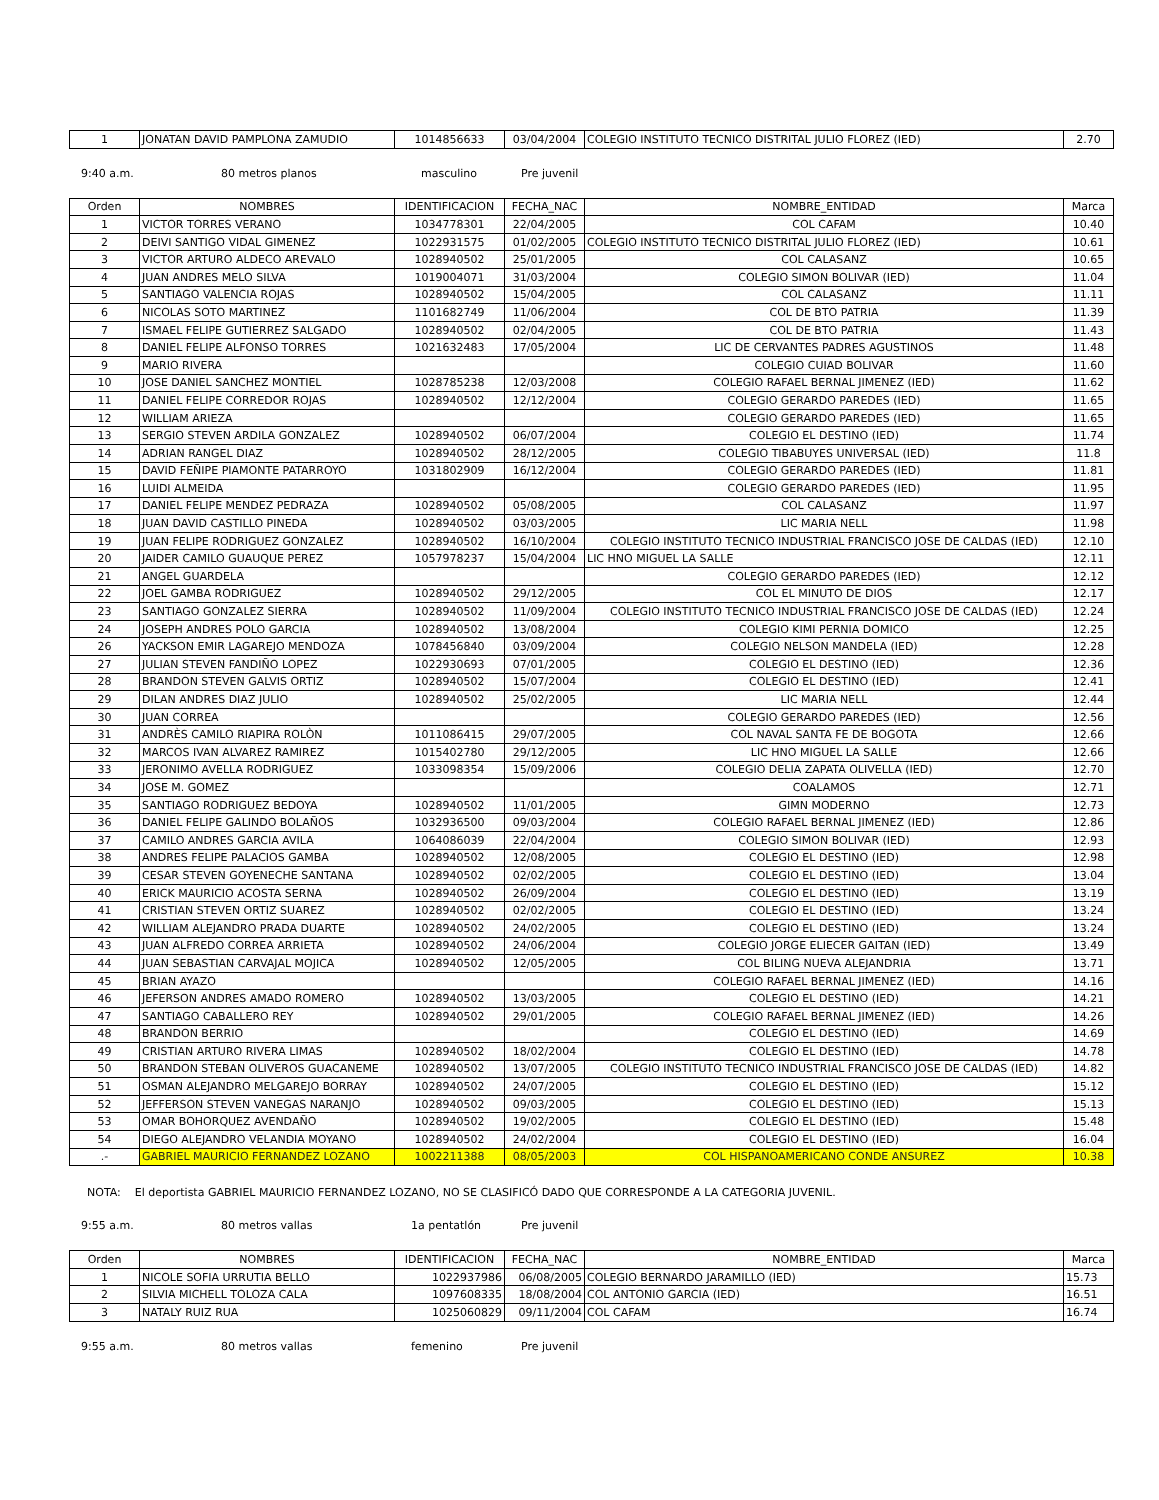| 1 | JONATAN DAVID PAMPLONA ZAMUDIO | 1014856633 | 03/04/2004 | COLEGIO INSTITUTO TECNICO DISTRITAL JULIO FLOREZ (IED) | 2.70 |
9:40 a.m. 80 metros planos masculino Pre juvenil
| Orden | NOMBRES | IDENTIFICACION | FECHA_NAC | NOMBRE_ENTIDAD | Marca |
| --- | --- | --- | --- | --- | --- |
| 1 | VICTOR TORRES VERANO | 1034778301 | 22/04/2005 | COL CAFAM | 10.40 |
| 2 | DEIVI SANTIGO VIDAL GIMENEZ | 1022931575 | 01/02/2005 | COLEGIO INSTITUTO TECNICO DISTRITAL JULIO FLOREZ (IED) | 10.61 |
| 3 | VICTOR ARTURO ALDECO AREVALO | 1028940502 | 25/01/2005 | COL CALASANZ | 10.65 |
| 4 | JUAN ANDRES MELO SILVA | 1019004071 | 31/03/2004 | COLEGIO SIMON BOLIVAR (IED) | 11.04 |
| 5 | SANTIAGO VALENCIA ROJAS | 1028940502 | 15/04/2005 | COL CALASANZ | 11.11 |
| 6 | NICOLAS SOTO MARTINEZ | 1101682749 | 11/06/2004 | COL DE BTO PATRIA | 11.39 |
| 7 | ISMAEL FELIPE GUTIERREZ SALGADO | 1028940502 | 02/04/2005 | COL DE BTO PATRIA | 11.43 |
| 8 | DANIEL FELIPE ALFONSO TORRES | 1021632483 | 17/05/2004 | LIC DE CERVANTES PADRES AGUSTINOS | 11.48 |
| 9 | MARIO RIVERA | | | COLEGIO CUIAD BOLIVAR | 11.60 |
| 10 | JOSE DANIEL SANCHEZ MONTIEL | 1028785238 | 12/03/2008 | COLEGIO RAFAEL BERNAL JIMENEZ (IED) | 11.62 |
| 11 | DANIEL FELIPE CORREDOR ROJAS | 1028940502 | 12/12/2004 | COLEGIO GERARDO PAREDES (IED) | 11.65 |
| 12 | WILLIAM ARIEZA | | | COLEGIO GERARDO PAREDES (IED) | 11.65 |
| 13 | SERGIO STEVEN ARDILA GONZALEZ | 1028940502 | 06/07/2004 | COLEGIO EL DESTINO (IED) | 11.74 |
| 14 | ADRIAN RANGEL DIAZ | 1028940502 | 28/12/2005 | COLEGIO TIBABUYES UNIVERSAL (IED) | 11.8 |
| 15 | DAVID FEÑIPE PIAMONTE PATARROYO | 1031802909 | 16/12/2004 | COLEGIO GERARDO PAREDES (IED) | 11.81 |
| 16 | LUIDI ALMEIDA | | | COLEGIO GERARDO PAREDES (IED) | 11.95 |
| 17 | DANIEL FELIPE MENDEZ PEDRAZA | 1028940502 | 05/08/2005 | COL CALASANZ | 11.97 |
| 18 | JUAN DAVID CASTILLO PINEDA | 1028940502 | 03/03/2005 | LIC MARIA NELL | 11.98 |
| 19 | JUAN FELIPE RODRIGUEZ GONZALEZ | 1028940502 | 16/10/2004 | COLEGIO INSTITUTO TECNICO INDUSTRIAL FRANCISCO JOSE DE CALDAS (IED) | 12.10 |
| 20 | JAIDER CAMILO GUAUQUE PEREZ | 1057978237 | 15/04/2004 | LIC HNO MIGUEL LA SALLE | 12.11 |
| 21 | ANGEL GUARDELA | | | COLEGIO GERARDO PAREDES (IED) | 12.12 |
| 22 | JOEL GAMBA RODRIGUEZ | 1028940502 | 29/12/2005 | COL EL MINUTO DE DIOS | 12.17 |
| 23 | SANTIAGO GONZALEZ SIERRA | 1028940502 | 11/09/2004 | COLEGIO INSTITUTO TECNICO INDUSTRIAL FRANCISCO JOSE DE CALDAS (IED) | 12.24 |
| 24 | JOSEPH ANDRES POLO GARCIA | 1028940502 | 13/08/2004 | COLEGIO KIMI PERNIA DOMICO | 12.25 |
| 26 | YACKSON EMIR LAGAREJO MENDOZA | 1078456840 | 03/09/2004 | COLEGIO NELSON MANDELA (IED) | 12.28 |
| 27 | JULIAN STEVEN FANDIÑO LOPEZ | 1022930693 | 07/01/2005 | COLEGIO EL DESTINO (IED) | 12.36 |
| 28 | BRANDON STEVEN GALVIS ORTIZ | 1028940502 | 15/07/2004 | COLEGIO EL DESTINO (IED) | 12.41 |
| 29 | DILAN ANDRES DIAZ JULIO | 1028940502 | 25/02/2005 | LIC MARIA NELL | 12.44 |
| 30 | JUAN CORREA | | | COLEGIO GERARDO PAREDES (IED) | 12.56 |
| 31 | ANDRÈS CAMILO RIAPIRA ROLÒN | 1011086415 | 29/07/2005 | COL NAVAL SANTA FE DE BOGOTA | 12.66 |
| 32 | MARCOS IVAN ALVAREZ RAMIREZ | 1015402780 | 29/12/2005 | LIC HNO MIGUEL LA SALLE | 12.66 |
| 33 | JERONIMO AVELLA RODRIGUEZ | 1033098354 | 15/09/2006 | COLEGIO DELIA ZAPATA OLIVELLA (IED) | 12.70 |
| 34 | JOSE M. GOMEZ | | | COALAMOS | 12.71 |
| 35 | SANTIAGO RODRIGUEZ BEDOYA | 1028940502 | 11/01/2005 | GIMN MODERNO | 12.73 |
| 36 | DANIEL FELIPE GALINDO BOLAÑOS | 1032936500 | 09/03/2004 | COLEGIO RAFAEL BERNAL JIMENEZ (IED) | 12.86 |
| 37 | CAMILO ANDRES GARCIA AVILA | 1064086039 | 22/04/2004 | COLEGIO SIMON BOLIVAR (IED) | 12.93 |
| 38 | ANDRES FELIPE PALACIOS GAMBA | 1028940502 | 12/08/2005 | COLEGIO EL DESTINO (IED) | 12.98 |
| 39 | CESAR STEVEN GOYENECHE SANTANA | 1028940502 | 02/02/2005 | COLEGIO EL DESTINO (IED) | 13.04 |
| 40 | ERICK MAURICIO ACOSTA SERNA | 1028940502 | 26/09/2004 | COLEGIO EL DESTINO (IED) | 13.19 |
| 41 | CRISTIAN STEVEN ORTIZ SUAREZ | 1028940502 | 02/02/2005 | COLEGIO EL DESTINO (IED) | 13.24 |
| 42 | WILLIAM ALEJANDRO PRADA DUARTE | 1028940502 | 24/02/2005 | COLEGIO EL DESTINO (IED) | 13.24 |
| 43 | JUAN ALFREDO CORREA ARRIETA | 1028940502 | 24/06/2004 | COLEGIO JORGE ELIECER GAITAN (IED) | 13.49 |
| 44 | JUAN SEBASTIAN CARVAJAL MOJICA | 1028940502 | 12/05/2005 | COL BILING NUEVA ALEJANDRIA | 13.71 |
| 45 | BRIAN AYAZO | | | COLEGIO RAFAEL BERNAL JIMENEZ (IED) | 14.16 |
| 46 | JEFERSON ANDRES AMADO ROMERO | 1028940502 | 13/03/2005 | COLEGIO EL DESTINO (IED) | 14.21 |
| 47 | SANTIAGO CABALLERO REY | 1028940502 | 29/01/2005 | COLEGIO RAFAEL BERNAL JIMENEZ (IED) | 14.26 |
| 48 | BRANDON BERRIO | | | COLEGIO EL DESTINO (IED) | 14.69 |
| 49 | CRISTIAN ARTURO RIVERA LIMAS | 1028940502 | 18/02/2004 | COLEGIO EL DESTINO (IED) | 14.78 |
| 50 | BRANDON STEBAN OLIVEROS GUACANEME | 1028940502 | 13/07/2005 | COLEGIO INSTITUTO TECNICO INDUSTRIAL FRANCISCO JOSE DE CALDAS (IED) | 14.82 |
| 51 | OSMAN ALEJANDRO MELGAREJO BORRAY | 1028940502 | 24/07/2005 | COLEGIO EL DESTINO (IED) | 15.12 |
| 52 | JEFFERSON STEVEN VANEGAS NARANJO | 1028940502 | 09/03/2005 | COLEGIO EL DESTINO (IED) | 15.13 |
| 53 | OMAR BOHORQUEZ AVENDAÑO | 1028940502 | 19/02/2005 | COLEGIO EL DESTINO (IED) | 15.48 |
| 54 | DIEGO ALEJANDRO VELANDIA MOYANO | 1028940502 | 24/02/2004 | COLEGIO EL DESTINO (IED) | 16.04 |
| .- | GABRIEL MAURICIO FERNANDEZ LOZANO | 1002211388 | 08/05/2003 | COL HISPANOAMERICANO CONDE ANSUREZ | 10.38 |
NOTA: El deportista GABRIEL MAURICIO FERNANDEZ LOZANO, NO SE CLASIFICÓ DADO QUE CORRESPONDE A LA CATEGORIA JUVENIL.
9:55 a.m. 80 metros vallas 1a pentatlón Pre juvenil
| Orden | NOMBRES | IDENTIFICACION | FECHA_NAC | NOMBRE_ENTIDAD | Marca |
| --- | --- | --- | --- | --- | --- |
| 1 | NICOLE SOFIA URRUTIA BELLO | 1022937986 | 06/08/2005 | COLEGIO BERNARDO JARAMILLO (IED) | 15.73 |
| 2 | SILVIA MICHELL TOLOZA CALA | 1097608335 | 18/08/2004 | COL ANTONIO GARCIA (IED) | 16.51 |
| 3 | NATALY RUIZ RUA | 1025060829 | 09/11/2004 | COL CAFAM | 16.74 |
9:55 a.m. 80 metros vallas femenino Pre juvenil